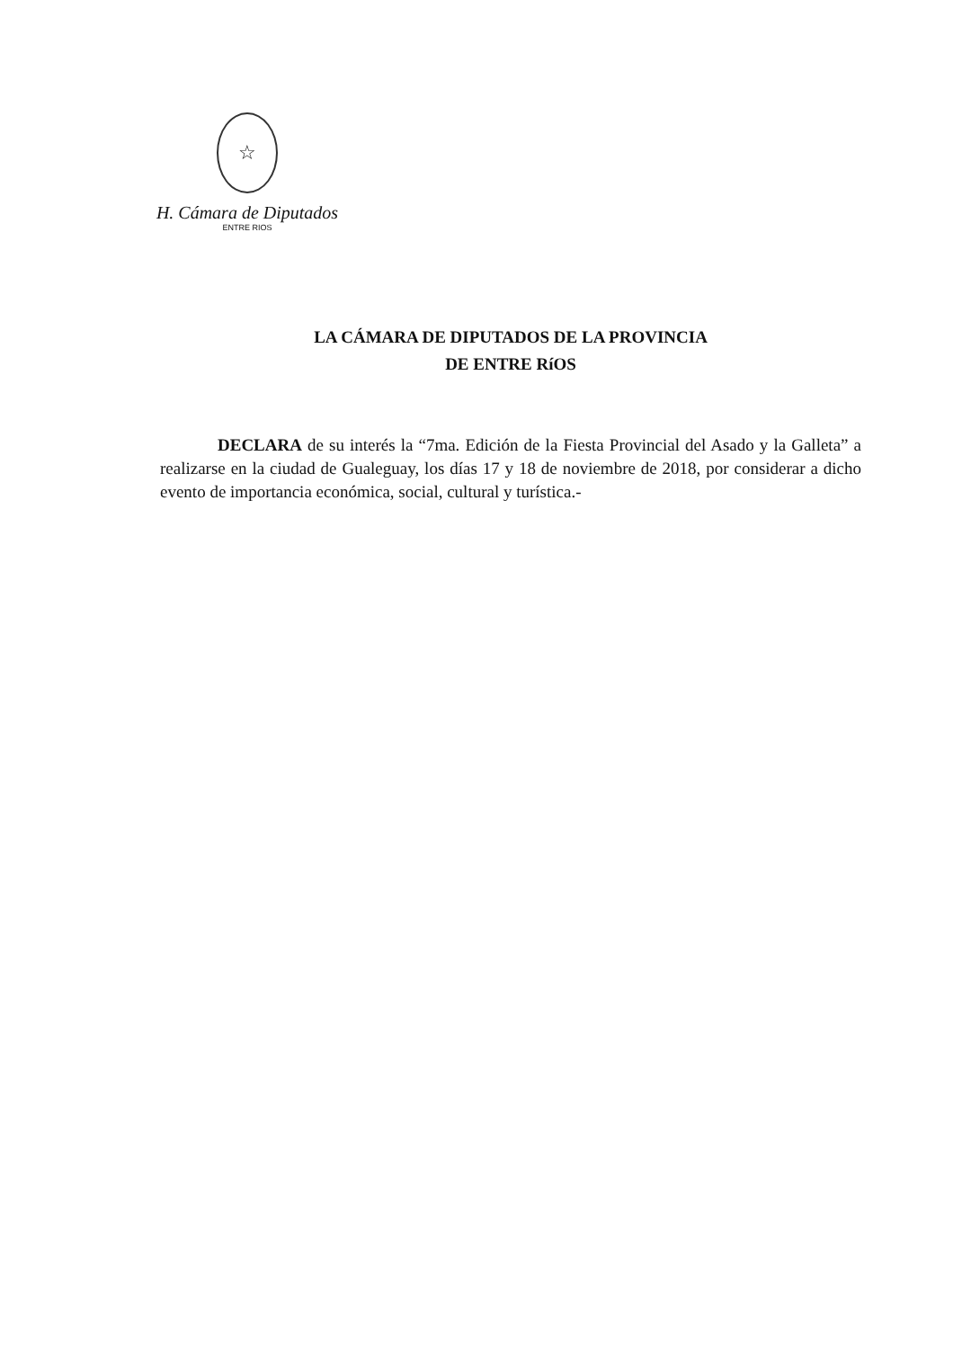☆
H. Cámara de Diputados
ENTRE RIOS
LA CÁMARA DE DIPUTADOS DE LA PROVINCIA
DE ENTRE RíOS
DECLARA de su interés la “7ma. Edición de la Fiesta Provincial del Asado y la Galleta” a realizarse en la ciudad de Gualeguay, los días 17 y 18 de noviembre de 2018, por considerar a dicho evento de importancia económica, social, cultural y turística.-